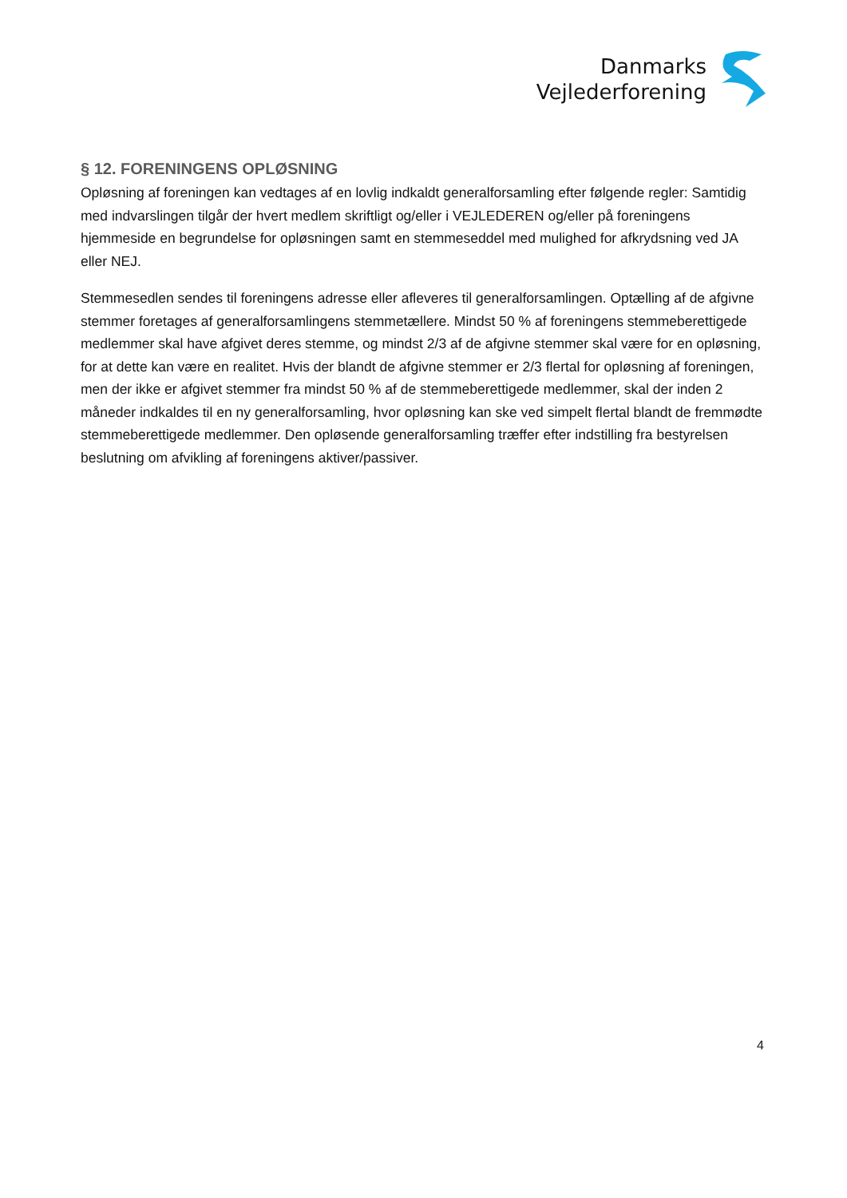Danmarks
Vejlederforening
§ 12. FORENINGENS OPLØSNING
Opløsning af foreningen kan vedtages af en lovlig indkaldt generalforsamling efter følgende regler: Samtidig med indvarslingen tilgår der hvert medlem skriftligt og/eller i VEJLEDEREN og/eller på foreningens hjemmeside en begrundelse for opløsningen samt en stemmeseddel med mulighed for afkrydsning ved JA eller NEJ.
Stemmesedlen sendes til foreningens adresse eller afleveres til generalforsamlingen. Optælling af de afgivne stemmer foretages af generalforsamlingens stemmetællere. Mindst 50 % af foreningens stemmeberettigede medlemmer skal have afgivet deres stemme, og mindst 2/3 af de afgivne stemmer skal være for en opløsning, for at dette kan være en realitet. Hvis der blandt de afgivne stemmer er 2/3 flertal for opløsning af foreningen, men der ikke er afgivet stemmer fra mindst 50 % af de stemmeberettigede medlemmer, skal der inden 2 måneder indkaldes til en ny generalforsamling, hvor opløsning kan ske ved simpelt flertal blandt de fremmødte stemmeberettigede medlemmer. Den opløsende generalforsamling træffer efter indstilling fra bestyrelsen beslutning om afvikling af foreningens aktiver/passiver.
4